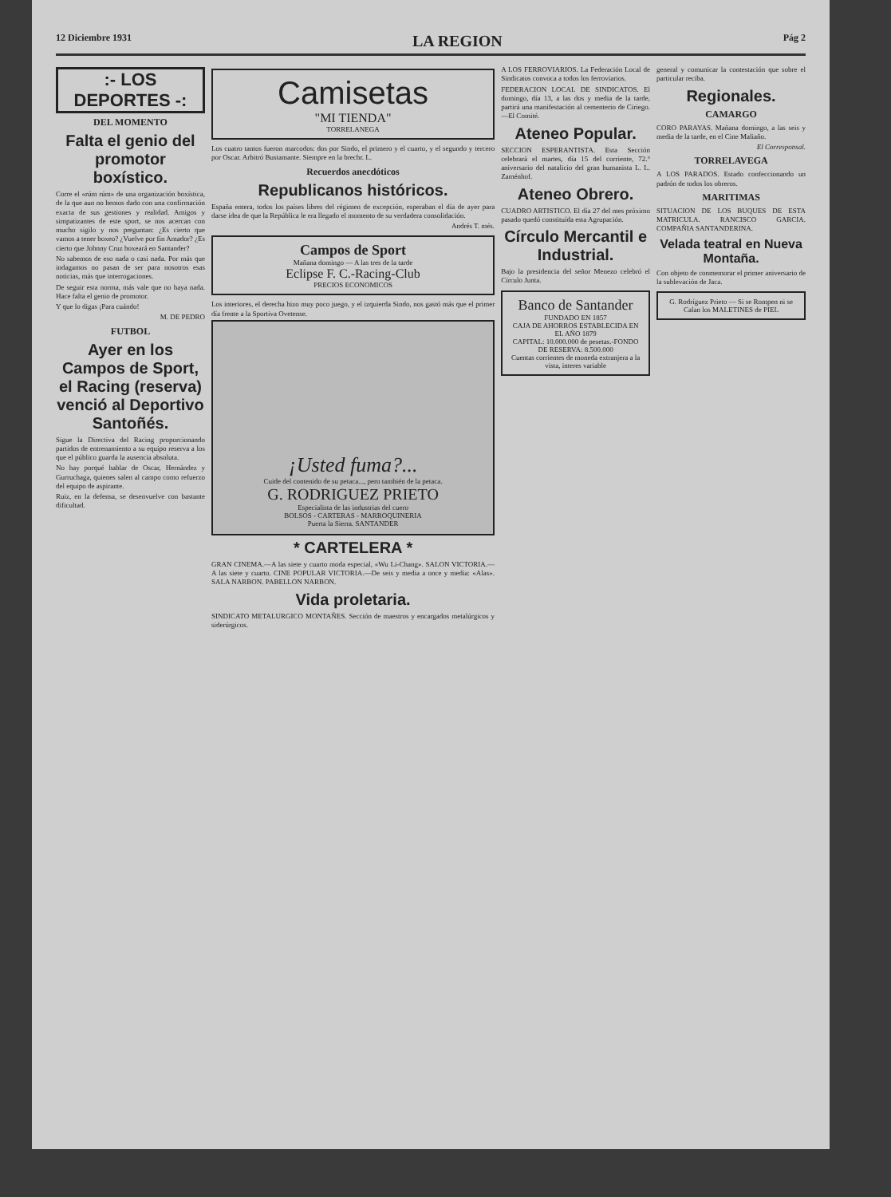12 Diciembre 1931 LA REGION Pág 2
:- LOS DEPORTES -:
DEL MOMENTO
Falta el genio del promotor boxístico.
Corre el «rúm rúm» de una organización boxística, de la que aun no hemos dado con una confirmación exacta de sus gestiones y realidad. Amigos y simpatizantes de este sport, se nos acercan con mucho sigilo y nos preguntan: ¿Es cierto que vamos a tener boxeo? ¿Vuelve por fin Amador? ¿Es cierto que Johnny Cruz boxeará en Santander?
No sabemos de eso nada o casi nada. Por más que indagamos no pasan de ser para nosotros esas noticias, más que interrogaciones.
De seguir esta norma, más vale que no haya nada. Hace falta el genio de promotor.
Y que lo digas ¡Para cuándo!
M. DE PEDRO
FUTBOL
Ayer en los Campos de Sport, el Racing (reserva) venció al Deportivo Santoñés.
Sigue la Directiva del Racing proporcionando partidos de entrenamiento a su equipo reserva a los que el público guarda la ausencia absoluta.
No hay porqué hablar de Oscar, Hernández y Gurruchaga, quienes salen al campo como refuerzo del equipo de aspirante.
Ruiz, en la defensa, se desenvuelve con bastante dificultad.
Camisetas
"MI TIENDA"
TORRELANEGA
Los cuatro tantos fueron marcodos: dos por Sindo, el primero y el cuarto, y el segundo y tercero por Oscar. Arbitró Bustamante. Siempre en la brechr. L.
Recuerdos anecdóticos
Republicanos históricos.
España entera, todos los países libres del régimen de excepción, esperaban el día de ayer para darse idea de que la República le era llegado el momento de su verdadera consolidación.
Andrés T. més.
Campos de Sport
Mañana domingo — A las tres de la tarde
Eclipse F. C.-Racing-Club
PRECIOS ECONOMICOS
Los interiores, el derecha hizo muy poco juego, y el izquierda Sindo, nos gastó más que el primer día frente a la Sportiva Ovetense.
¡Usted fuma?...
Cuide del contenido de su petaca..., pero también de la petaca.
G. RODRIGUEZ PRIETO
Especialista de las industrias del cuero
BOLSOS - CARTERAS - MARROQUINERIA
Puerta la Sierra. SANTANDER
* CARTELERA *
GRAN CINEMA.—A las siete y cuarto moda especial, «Wu Li-Chang». SALON VICTORIA.—A las siete y cuarto. CINE POPULAR VICTORIA.—De seis y media a once y media: «Alas». SALA NARBON. PABELLON NARBON.
Vida proletaria.
SINDICATO METALURGICO MONTAÑES. Sección de maestros y encargados metalúrgicos y siderúrgicos.
A LOS FERROVIARIOS. La Federación Local de Sindicatos convoca a todos los ferroviarios.
FEDERACION LOCAL DE SINDICATOS. El domingo, día 13, a las dos y media de la tarde, partirá una manifestación al cementerio de Ciriego.—El Comité.
Ateneo Popular.
SECCION ESPERANTISTA. Esta Sección celebrará el martes, día 15 del corriente, 72.° aniversario del natalicio del gran humanista L. L. Zaménhof.
Ateneo Obrero.
CUADRO ARTISTICO. El día 27 del mes próximo pasado quedó constituída esta Agrupación.
Círculo Mercantil e Industrial.
Bajo la presidencia del señor Menezo celebró el Círculo Junta.
Banco de Santander
FUNDADO EN 1857
CAJA DE AHORROS ESTABLECIDA EN EL AÑO 1879
CAPITAL: 10.000.000 de pesetas.-FONDO DE RESERVA: 8.500.000
Cuentas corrientes de moneda extranjera a la vista, interes variable
general y comunicar la contestación que sobre el particular reciba.
Regionales.
CAMARGO
CORO PARAYAS. Mañana domingo, a las seis y media de la tarde, en el Cine Maliaño.
El Corresponsal.
TORRELAVEGA
A LOS PARADOS. Estado confeccionando un padrón de todos los obreros.
MARITIMAS
SITUACION DE LOS BUQUES DE ESTA MATRICULA. RANCISCO GARCIA. COMPAÑIA SANTANDERINA.
Velada teatral en Nueva Montaña.
Con objeto de conmemorar el primer aniversario de la sublevación de Jaca.
G. Rodríguez Prieto — Si se Rompen ni se Calan los MALETINES de PIEL